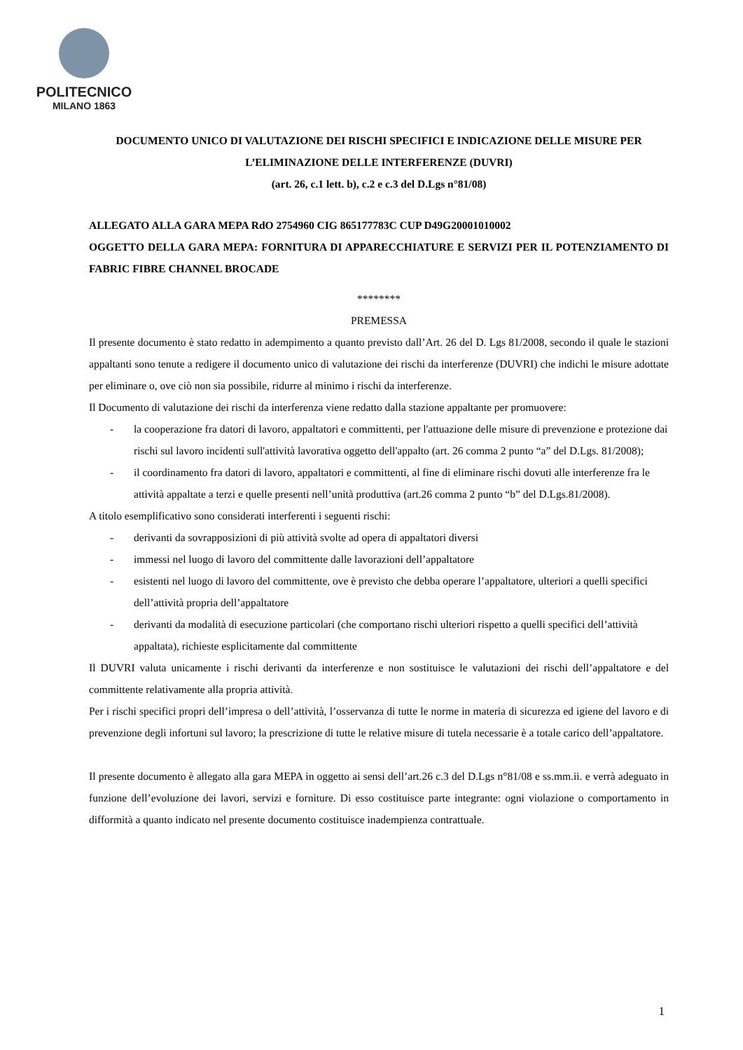POLITECNICO
MILANO 1863
DOCUMENTO UNICO DI VALUTAZIONE DEI RISCHI SPECIFICI E INDICAZIONE DELLE MISURE PER L’ELIMINAZIONE DELLE INTERFERENZE (DUVRI)
(art. 26, c.1 lett. b), c.2 e c.3 del D.Lgs n°81/08)
ALLEGATO ALLA GARA MEPA RdO 2754960 CIG 865177783C CUP D49G20001010002
OGGETTO DELLA GARA MEPA: FORNITURA DI APPARECCHIATURE E SERVIZI PER IL POTENZIAMENTO DI FABRIC FIBRE CHANNEL BROCADE
********
PREMESSA
Il presente documento è stato redatto in adempimento a quanto previsto dall’Art. 26 del D. Lgs 81/2008, secondo il quale le stazioni appaltanti sono tenute a redigere il documento unico di valutazione dei rischi da interferenze (DUVRI) che indichi le misure adottate per eliminare o, ove ciò non sia possibile, ridurre al minimo i rischi da interferenze.
Il Documento di valutazione dei rischi da interferenza viene redatto dalla stazione appaltante per promuovere:
- la cooperazione fra datori di lavoro, appaltatori e committenti, per l'attuazione delle misure di prevenzione e protezione dai rischi sul lavoro incidenti sull'attività lavorativa oggetto dell'appalto (art. 26 comma 2 punto “a” del D.Lgs. 81/2008);
- il coordinamento fra datori di lavoro, appaltatori e committenti, al fine di eliminare rischi dovuti alle interferenze fra le attività appaltate a terzi e quelle presenti nell’unità produttiva (art.26 comma 2 punto “b” del D.Lgs.81/2008).
A titolo esemplificativo sono considerati interferenti i seguenti rischi:
- derivanti da sovrapposizioni di più attività svolte ad opera di appaltatori diversi
- immessi nel luogo di lavoro del committente dalle lavorazioni dell’appaltatore
- esistenti nel luogo di lavoro del committente, ove è previsto che debba operare l’appaltatore, ulteriori a quelli specifici dell’attività propria dell’appaltatore
- derivanti da modalità di esecuzione particolari (che comportano rischi ulteriori rispetto a quelli specifici dell’attività appaltata), richieste esplicitamente dal committente
Il DUVRI valuta unicamente i rischi derivanti da interferenze e non sostituisce le valutazioni dei rischi dell’appaltatore e del committente relativamente alla propria attività.
Per i rischi specifici propri dell’impresa o dell’attività, l’osservanza di tutte le norme in materia di sicurezza ed igiene del lavoro e di prevenzione degli infortuni sul lavoro; la prescrizione di tutte le relative misure di tutela necessarie è a totale carico dell’appaltatore.
Il presente documento è allegato alla gara MEPA in oggetto ai sensi dell’art.26 c.3 del D.Lgs n°81/08 e ss.mm.ii. e verrà adeguato in funzione dell’evoluzione dei lavori, servizi e forniture. Di esso costituisce parte integrante: ogni violazione o comportamento in difformità a quanto indicato nel presente documento costituisce inadempienza contrattuale.
1